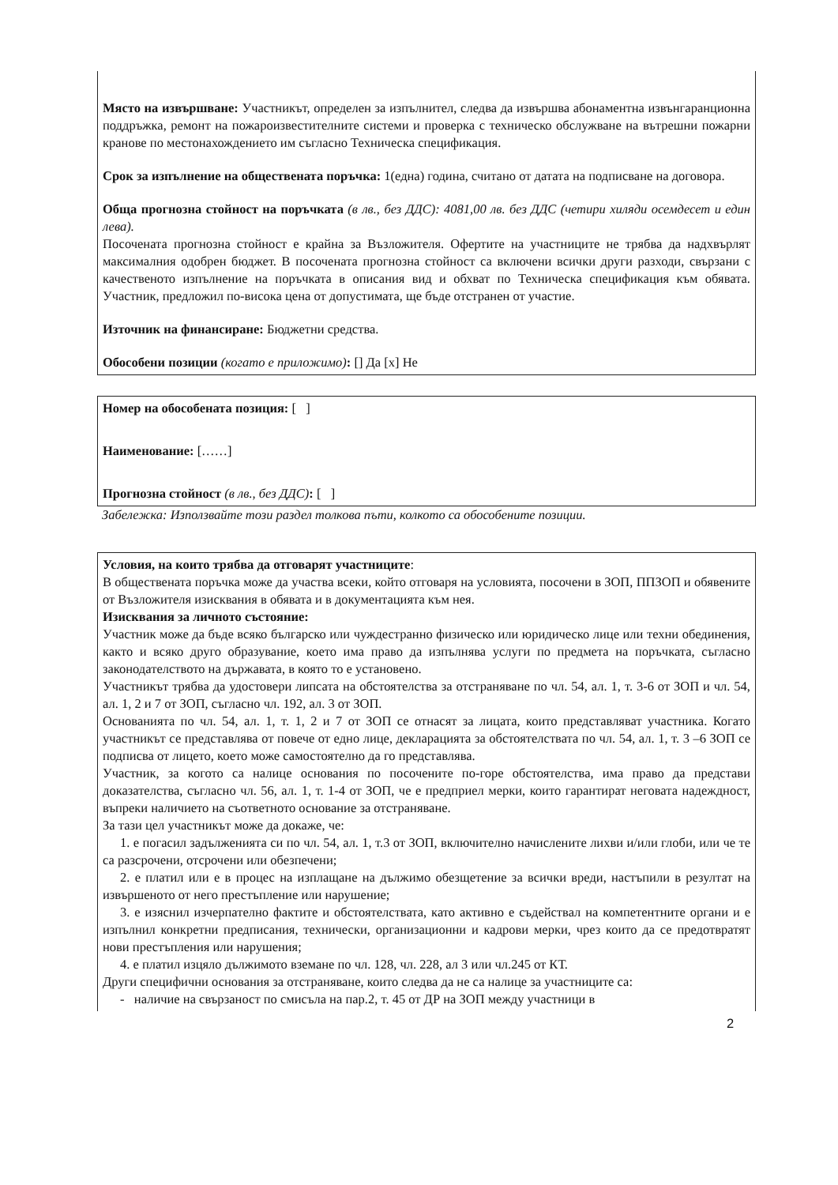Място на извършване: Участникът, определен за изпълнител, следва да извършва абонаментна извънгаранционна поддръжка, ремонт на пожароизвестителните системи и проверка с техническо обслужване на вътрешни пожарни кранове по местонахождението им съгласно Техническа спецификация.
Срок за изпълнение на обществената поръчка: 1(една) година, считано от датата на подписване на договора.
Обща прогнозна стойност на поръчката (в лв., без ДДС): 4081,00 лв. без ДДС (четири хиляди осемдесет и един лева).
Посочената прогнозна стойност е крайна за Възложителя. Офертите на участниците не трябва да надхвърлят максималния одобрен бюджет. В посочената прогнозна стойност са включени всички други разходи, свързани с качественото изпълнение на поръчката в описания вид и обхват по Техническа спецификация към обявата. Участник, предложил по-висока цена от допустимата, ще бъде отстранен от участие.
Източник на финансиране: Бюджетни средства.
Обособени позиции (когато е приложимо): [] Да [x] Не
Номер на обособената позиция: [ ]
Наименование: [……]
Прогнозна стойност (в лв., без ДДС): [ ]
Забележка: Използвайте този раздел толкова пъти, колкото са обособените позиции.
Условия, на които трябва да отговарят участниците:
В обществената поръчка може да участва всеки, който отговаря на условията, посочени в ЗОП, ППЗОП и обявените от Възложителя изисквания в обявата и в документацията към нея.
Изисквания за личното състояние:
Участник може да бъде всяко българско или чуждестранно физическо или юридическо лице или техни обединения, както и всяко друго образувание, което има право да изпълнява услуги по предмета на поръчката, съгласно законодателството на държавата, в която то е установено.
Участникът трябва да удостовери липсата на обстоятелства за отстраняване по чл. 54, ал. 1, т. 3-6 от ЗОП и чл. 54, ал. 1, 2 и 7 от ЗОП, съгласно чл. 192, ал. 3 от ЗОП.
Основанията по чл. 54, ал. 1, т. 1, 2 и 7 от ЗОП се отнасят за лицата, които представляват участника. Когато участникът се представлява от повече от едно лице, декларацията за обстоятелствата по чл. 54, ал. 1, т. 3 –6 ЗОП се подписва от лицето, което може самостоятелно да го представлява.
Участник, за когото са налице основания по посочените по-горе обстоятелства, има право да представи доказателства, съгласно чл. 56, ал. 1, т. 1-4 от ЗОП, че е предприел мерки, които гарантират неговата надеждност, въпреки наличието на съответното основание за отстраняване.
За тази цел участникът може да докаже, че:
1. е погасил задълженията си по чл. 54, ал. 1, т.3 от ЗОП, включително начислените лихви и/или глоби, или че те са разсрочени, отсрочени или обезпечени;
2. е платил или е в процес на изплащане на дължимо обезщетение за всички вреди, настъпили в резултат на извършеното от него престъпление или нарушение;
3. е изяснил изчерпателно фактите и обстоятелствата, като активно е съдействал на компетентните органи и е изпълнил конкретни предписания, технически, организационни и кадрови мерки, чрез които да се предотвратят нови престъпления или нарушения;
4. е платил изцяло дължимото вземане по чл. 128, чл. 228, ал 3 или чл.245 от КТ.
Други специфични основания за отстраняване, които следва да не са налице за участниците са:
- наличие на свързаност по смисъла на пар.2, т. 45 от ДР на ЗОП между участници в
2